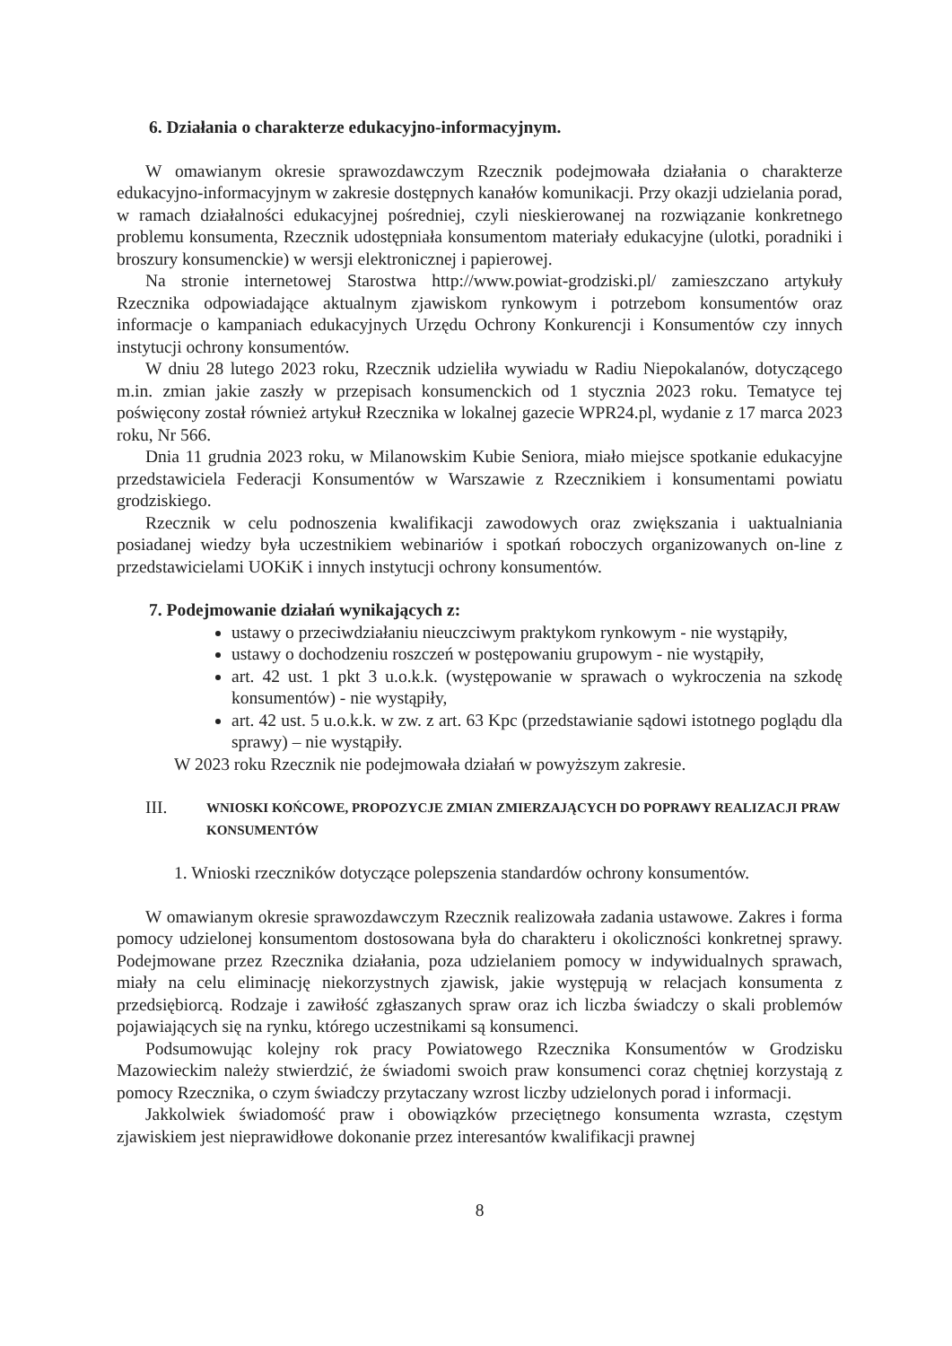6. Działania o charakterze edukacyjno-informacyjnym.
W omawianym okresie sprawozdawczym Rzecznik podejmowała działania o charakterze edukacyjno-informacyjnym w zakresie dostępnych kanałów komunikacji. Przy okazji udzielania porad, w ramach działalności edukacyjnej pośredniej, czyli nieskierowanej na rozwiązanie konkretnego problemu konsumenta, Rzecznik udostępniała konsumentom materiały edukacyjne (ulotki, poradniki i broszury konsumenckie) w wersji elektronicznej i papierowej.
Na stronie internetowej Starostwa http://www.powiat-grodziski.pl/ zamieszczano artykuły Rzecznika odpowiadające aktualnym zjawiskom rynkowym i potrzebom konsumentów oraz informacje o kampaniach edukacyjnych Urzędu Ochrony Konkurencji i Konsumentów czy innych instytucji ochrony konsumentów.
W dniu 28 lutego 2023 roku, Rzecznik udzieliła wywiadu w Radiu Niepokalanów, dotyczącego m.in. zmian jakie zaszły w przepisach konsumenckich od 1 stycznia 2023 roku. Tematyce tej poświęcony został również artykuł Rzecznika w lokalnej gazecie WPR24.pl, wydanie z 17 marca 2023 roku, Nr 566.
Dnia 11 grudnia 2023 roku, w Milanowskim Kubie Seniora, miało miejsce spotkanie edukacyjne przedstawiciela Federacji Konsumentów w Warszawie z Rzecznikiem i konsumentami powiatu grodziskiego.
Rzecznik w celu podnoszenia kwalifikacji zawodowych oraz zwiększania i uaktualniania posiadanej wiedzy była uczestnikiem webinariów i spotkań roboczych organizowanych on-line z przedstawicielami UOKiK i innych instytucji ochrony konsumentów.
7. Podejmowanie działań wynikających z:
ustawy o przeciwdziałaniu nieuczciwym praktykom rynkowym - nie wystąpiły,
ustawy o dochodzeniu roszczeń w postępowaniu grupowym - nie wystąpiły,
art. 42 ust. 1 pkt 3 u.o.k.k. (występowanie w sprawach o wykroczenia na szkodę konsumentów) - nie wystąpiły,
art. 42 ust. 5 u.o.k.k. w zw. z art. 63 Kpc (przedstawianie sądowi istotnego poglądu dla sprawy) – nie wystąpiły.
W 2023 roku Rzecznik nie podejmowała działań w powyższym zakresie.
III. WNIOSKI KOŃCOWE, PROPOZYCJE ZMIAN ZMIERZAJĄCYCH DO POPRAWY REALIZACJI PRAW KONSUMENTÓW
1. Wnioski rzeczników dotyczące polepszenia standardów ochrony konsumentów.
W omawianym okresie sprawozdawczym Rzecznik realizowała zadania ustawowe. Zakres i forma pomocy udzielonej konsumentom dostosowana była do charakteru i okoliczności konkretnej sprawy. Podejmowane przez Rzecznika działania, poza udzielaniem pomocy w indywidualnych sprawach, miały na celu eliminację niekorzystnych zjawisk, jakie występują w relacjach konsumenta z przedsiębiorcą. Rodzaje i zawiłość zgłaszanych spraw oraz ich liczba świadczy o skali problemów pojawiających się na rynku, którego uczestnikami są konsumenci.
Podsumowując kolejny rok pracy Powiatowego Rzecznika Konsumentów w Grodzisku Mazowieckim należy stwierdzić, że świadomi swoich praw konsumenci coraz chętniej korzystają z pomocy Rzecznika, o czym świadczy przytaczany wzrost liczby udzielonych porad i informacji.
Jakkolwiek świadomość praw i obowiązków przeciętnego konsumenta wzrasta, częstym zjawiskiem jest nieprawidłowe dokonanie przez interesantów kwalifikacji prawnej
8